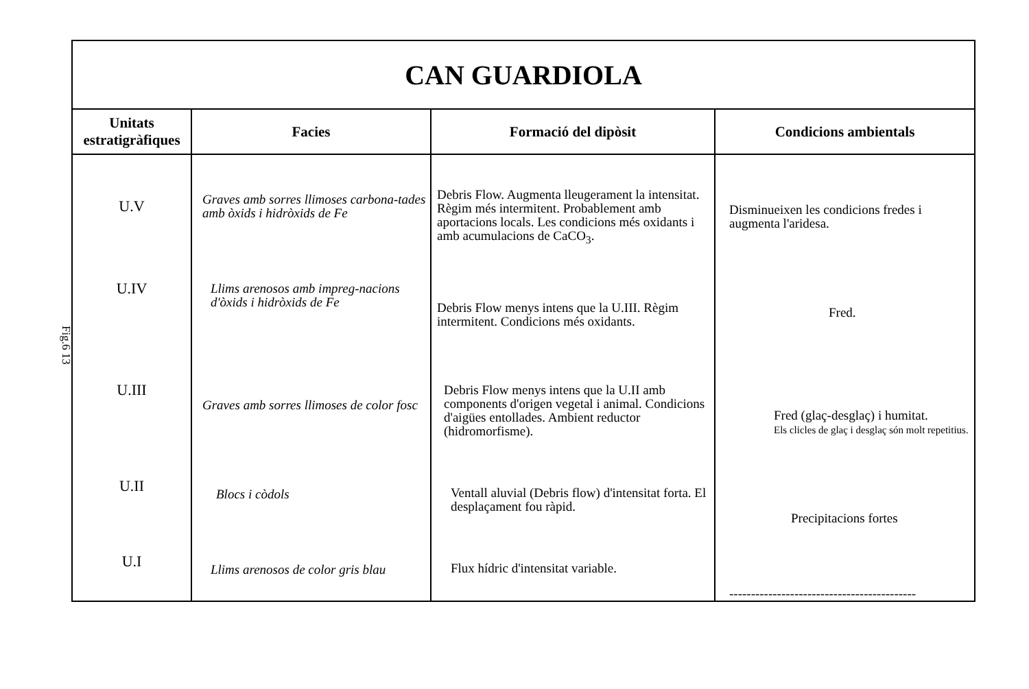Fig.6 13
| CAN GUARDIOLA | | | |
| Unitats estratigràfiques | Facies | Formació del dipòsit | Condicions ambientals |
| U.V U.IV U.III U.II U.I | Graves amb sorres llimoses carbona-tades amb òxids i hidròxids de Fe Llims arenosos amb impreg-nacions d'òxids i hidròxids de Fe Graves amb sorres llimoses de color fosc Blocs i còdols Llims arenosos de color gris blau | Debris Flow. Augmenta lleugerament la intensitat. Règim més intermitent. Probablement amb aportacions locals. Les condicions més oxidants i amb acumulacions de CaCO<sub>3</sub>. Debris Flow menys intens que la U.III. Règim intermitent. Condicions més oxidants. Debris Flow menys intens que la U.II amb components d'origen vegetal i animal. Condicions d'aigües entollades. Ambient reductor (hidromorfisme). Ventall aluvial (Debris flow) d'intensitat forta. El desplaçament fou ràpid. Flux hídric d'intensitat variable. | Disminueixen les condicions fredes i augmenta l'aridesa. Fred. Fred (glaç-desglaç) i humitat. Els clicles de glaç i desglaç són molt repetitius. Precipitacions fortes ------------------------------------------- |